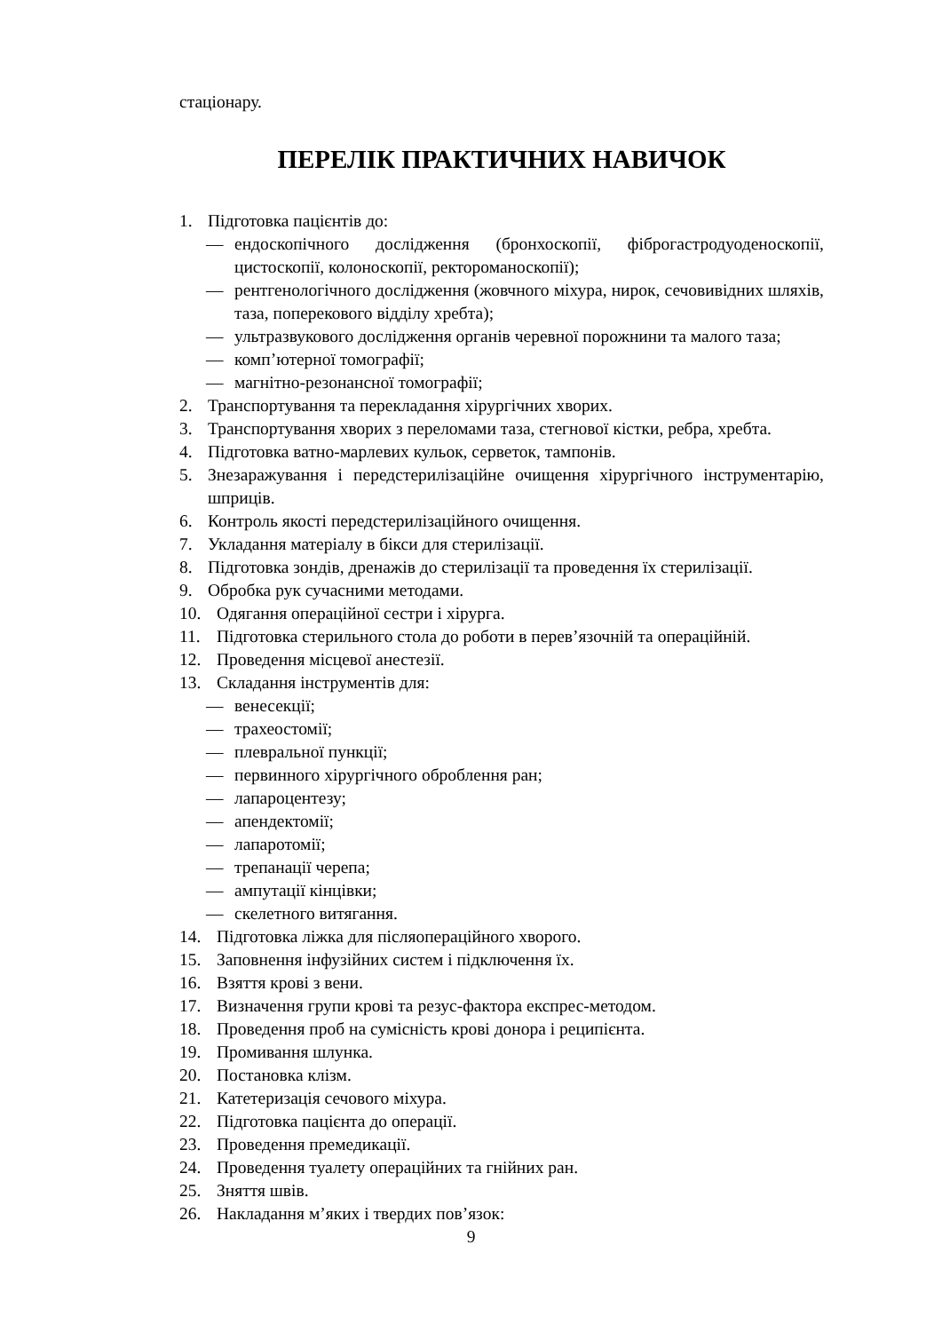стаціонару.
ПЕРЕЛІК ПРАКТИЧНИХ НАВИЧОК
1. Підготовка пацієнтів до:
— ендоскопічного дослідження (бронхоскопії, фіброгастродуоденоскопії, цистоскопії, колоноскопії, ректороманоскопії);
— рентгенологічного дослідження (жовчного міхура, нирок, сечовивідних шляхів, таза, поперекового відділу хребта);
— ультразвукового дослідження органів черевної порожнини та малого таза;
— комп’ютерної томографії;
— магнітно-резонансної томографії;
2. Транспортування та перекладання хірургічних хворих.
3. Транспортування хворих з переломами таза, стегнової кістки, ребра, хребта.
4. Підготовка ватно-марлевих кульок, серветок, тампонів.
5. Знезаражування і передстерилізаційне очищення хірургічного інструментарію, шприців.
6. Контроль якості передстерилізаційного очищення.
7. Укладання матеріалу в бікси для стерилізації.
8. Підготовка зондів, дренажів до стерилізації та проведення їх стерилізації.
9. Обробка рук сучасними методами.
10. Одягання операційної сестри і хірурга.
11. Підготовка стерильного стола до роботи в перев’язочній та операційній.
12. Проведення місцевої анестезії.
13. Складання інструментів для:
— венесекції;
— трахеостомії;
— плевральної пункції;
— первинного хірургічного оброблення ран;
— лапароцентезу;
— апендектомії;
— лапаротомії;
— трепанації черепа;
— ампутації кінцівки;
— скелетного витягання.
14. Підготовка ліжка для післяопераційного хворого.
15. Заповнення інфузійних систем і підключення їх.
16. Взяття крові з вени.
17. Визначення групи крові та резус-фактора експрес-методом.
18. Проведення проб на сумісність крові донора і реципієнта.
19. Промивання шлунка.
20. Постановка клізм.
21. Катетеризація сечового міхура.
22. Підготовка пацієнта до операції.
23. Проведення премедикації.
24. Проведення туалету операційних та гнійних ран.
25. Зняття швів.
26. Накладання м’яких і твердих пов’язок:
9